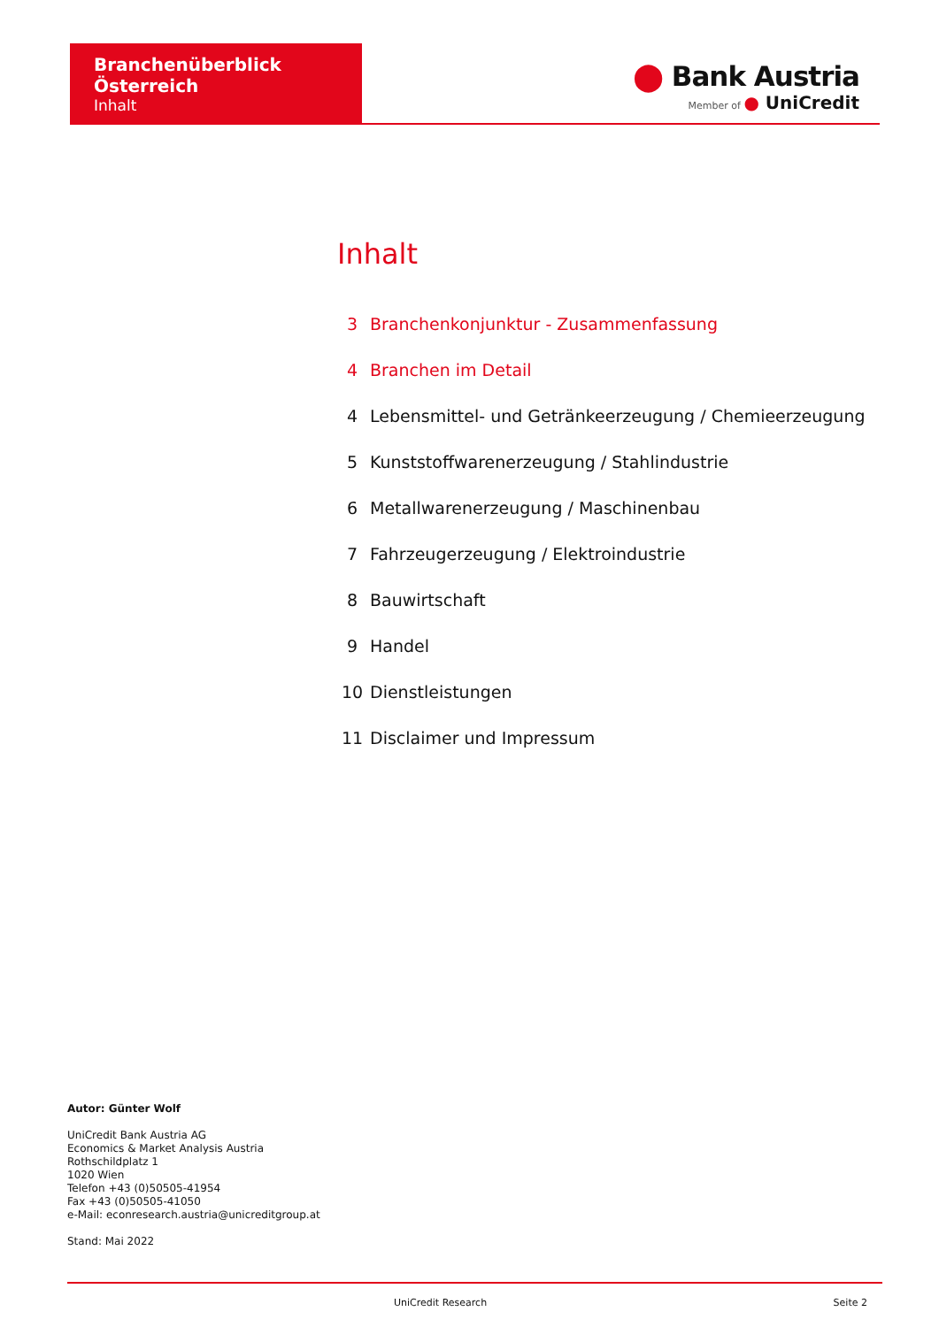Branchenüberblick Österreich
Inhalt
⬤ Bank Austria
Member of ● UniCredit
Inhalt
3 Branchenkonjunktur - Zusammenfassung
4 Branchen im Detail
4 Lebensmittel- und Getränkeerzeugung / Chemieerzeugung
5 Kunststoffwarenerzeugung / Stahlindustrie
6 Metallwarenerzeugung / Maschinenbau
7 Fahrzeugerzeugung / Elektroindustrie
8 Bauwirtschaft
9 Handel
10 Dienstleistungen
11 Disclaimer und Impressum
Autor: Günter Wolf
UniCredit Bank Austria AG
Economics & Market Analysis Austria
Rothschildplatz 1
1020 Wien
Telefon +43 (0)50505-41954
Fax +43 (0)50505-41050
e-Mail: econresearch.austria@unicreditgroup.at
Stand: Mai 2022
UniCredit Research Seite 2